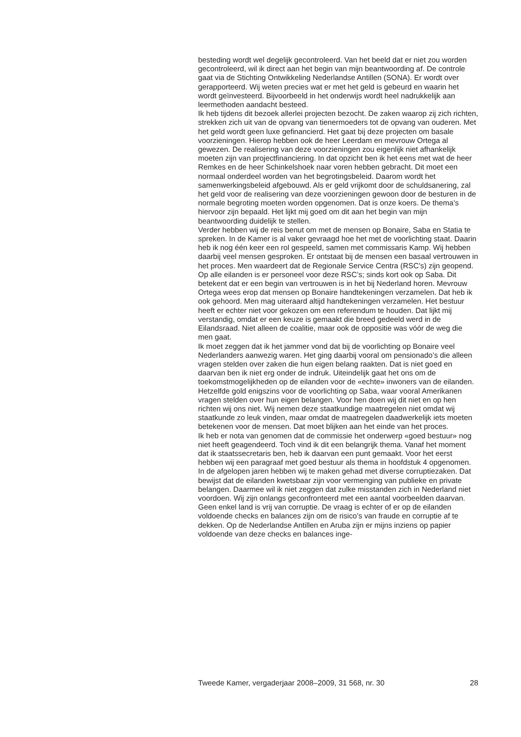besteding wordt wel degelijk gecontroleerd. Van het beeld dat er niet zou worden gecontroleerd, wil ik direct aan het begin van mijn beantwoording af. De controle gaat via de Stichting Ontwikkeling Nederlandse Antillen (SONA). Er wordt over gerapporteerd. Wij weten precies wat er met het geld is gebeurd en waarin het wordt geïnvesteerd. Bijvoorbeeld in het onderwijs wordt heel nadrukkelijk aan leermethoden aandacht besteed.
Ik heb tijdens dit bezoek allerlei projecten bezocht. De zaken waarop zij zich richten, strekken zich uit van de opvang van tienermoeders tot de opvang van ouderen. Met het geld wordt geen luxe gefinancierd. Het gaat bij deze projecten om basale voorzieningen. Hierop hebben ook de heer Leerdam en mevrouw Ortega al gewezen. De realisering van deze voorzieningen zou eigenlijk niet afhankelijk moeten zijn van projectfinanciering. In dat opzicht ben ik het eens met wat de heer Remkes en de heer Schinkelshoek naar voren hebben gebracht. Dit moet een normaal onderdeel worden van het begrotingsbeleid. Daarom wordt het samenwerkingsbeleid afgebouwd. Als er geld vrijkomt door de schuldsanering, zal het geld voor de realisering van deze voorzieningen gewoon door de besturen in de normale begroting moeten worden opgenomen. Dat is onze koers. De thema’s hiervoor zijn bepaald. Het lijkt mij goed om dit aan het begin van mijn beantwoording duidelijk te stellen.
Verder hebben wij de reis benut om met de mensen op Bonaire, Saba en Statia te spreken. In de Kamer is al vaker gevraagd hoe het met de voorlichting staat. Daarin heb ik nog één keer een rol gespeeld, samen met commissaris Kamp. Wij hebben daarbij veel mensen gesproken. Er ontstaat bij de mensen een basaal vertrouwen in het proces. Men waardeert dat de Regionale Service Centra (RSC’s) zijn geopend. Op alle eilanden is er personeel voor deze RSC’s; sinds kort ook op Saba. Dit betekent dat er een begin van vertrouwen is in het bij Nederland horen. Mevrouw Ortega wees erop dat mensen op Bonaire handtekeningen verzamelen. Dat heb ik ook gehoord. Men mag uiteraard altijd handtekeningen verzamelen. Het bestuur heeft er echter niet voor gekozen om een referendum te houden. Dat lijkt mij verstandig, omdat er een keuze is gemaakt die breed gedeeld werd in de Eilandsraad. Niet alleen de coalitie, maar ook de oppositie was vóór de weg die men gaat.
Ik moet zeggen dat ik het jammer vond dat bij de voorlichting op Bonaire veel Nederlanders aanwezig waren. Het ging daarbij vooral om pensionado’s die alleen vragen stelden over zaken die hun eigen belang raakten. Dat is niet goed en daarvan ben ik niet erg onder de indruk. Uiteindelijk gaat het ons om de toekomstmogelijkheden op de eilanden voor de «echte» inwoners van de eilanden. Hetzelfde gold enigszins voor de voorlichting op Saba, waar vooral Amerikanen vragen stelden over hun eigen belangen. Voor hen doen wij dit niet en op hen richten wij ons niet. Wij nemen deze staatkundige maatregelen niet omdat wij staatkunde zo leuk vinden, maar omdat de maatregelen daadwerkelijk iets moeten betekenen voor de mensen. Dat moet blijken aan het einde van het proces.
Ik heb er nota van genomen dat de commissie het onderwerp «goed bestuur» nog niet heeft geagendeerd. Toch vind ik dit een belangrijk thema. Vanaf het moment dat ik staatssecretaris ben, heb ik daarvan een punt gemaakt. Voor het eerst hebben wij een paragraaf met goed bestuur als thema in hoofdstuk 4 opgenomen. In de afgelopen jaren hebben wij te maken gehad met diverse corruptiezaken. Dat bewijst dat de eilanden kwetsbaar zijn voor vermenging van publieke en private belangen. Daarmee wil ik niet zeggen dat zulke misstanden zich in Nederland niet voordoen. Wij zijn onlangs geconfronteerd met een aantal voorbeelden daarvan. Geen enkel land is vrij van corruptie. De vraag is echter of er op de eilanden voldoende checks en balances zijn om de risico’s van fraude en corruptie af te dekken. Op de Nederlandse Antillen en Aruba zijn er mijns inziens op papier voldoende van deze checks en balances inge-
Tweede Kamer, vergaderjaar 2008–2009, 31 568, nr. 30 28